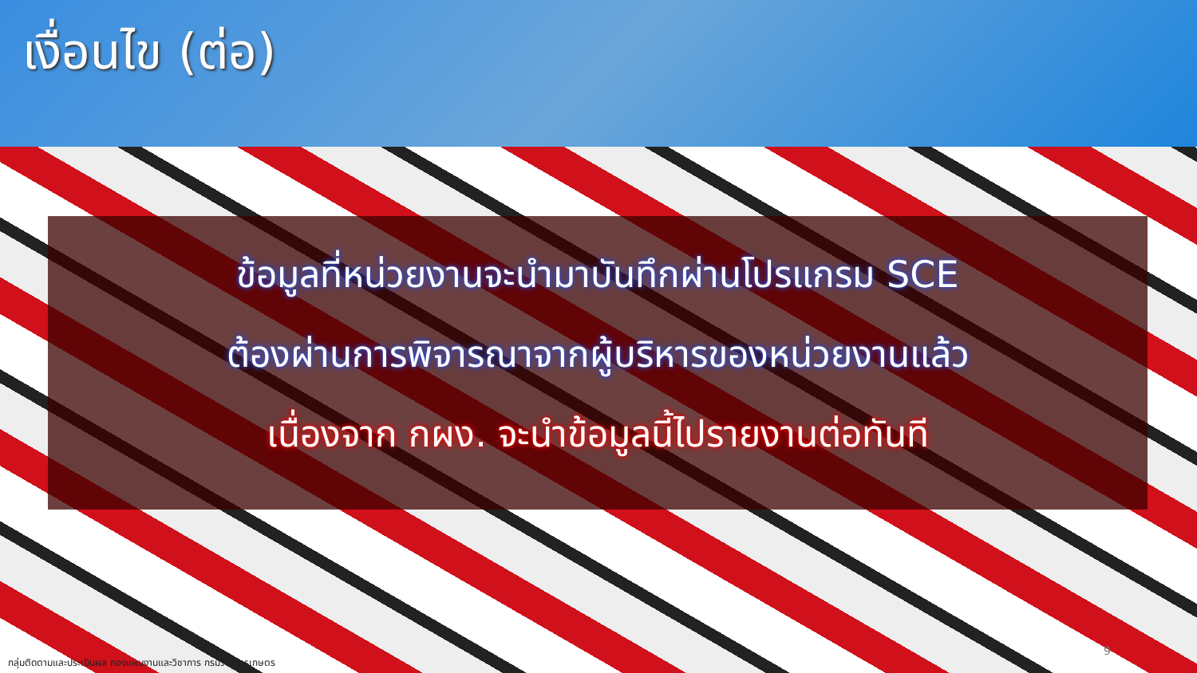เงื่อนไข (ต่อ)
ข้อมูลที่หน่วยงานจะนำมาบันทึกผ่านโปรแกรม SCE
ต้องผ่านการพิจารณาจากผู้บริหารของหน่วยงานแล้ว
เนื่องจาก กผง. จะนำข้อมูลนี้ไปรายงานต่อทันที
9
กลุ่มติดตามและประเมินผล กองแผนงานและวิชาการ กรมวิชาการเกษตร